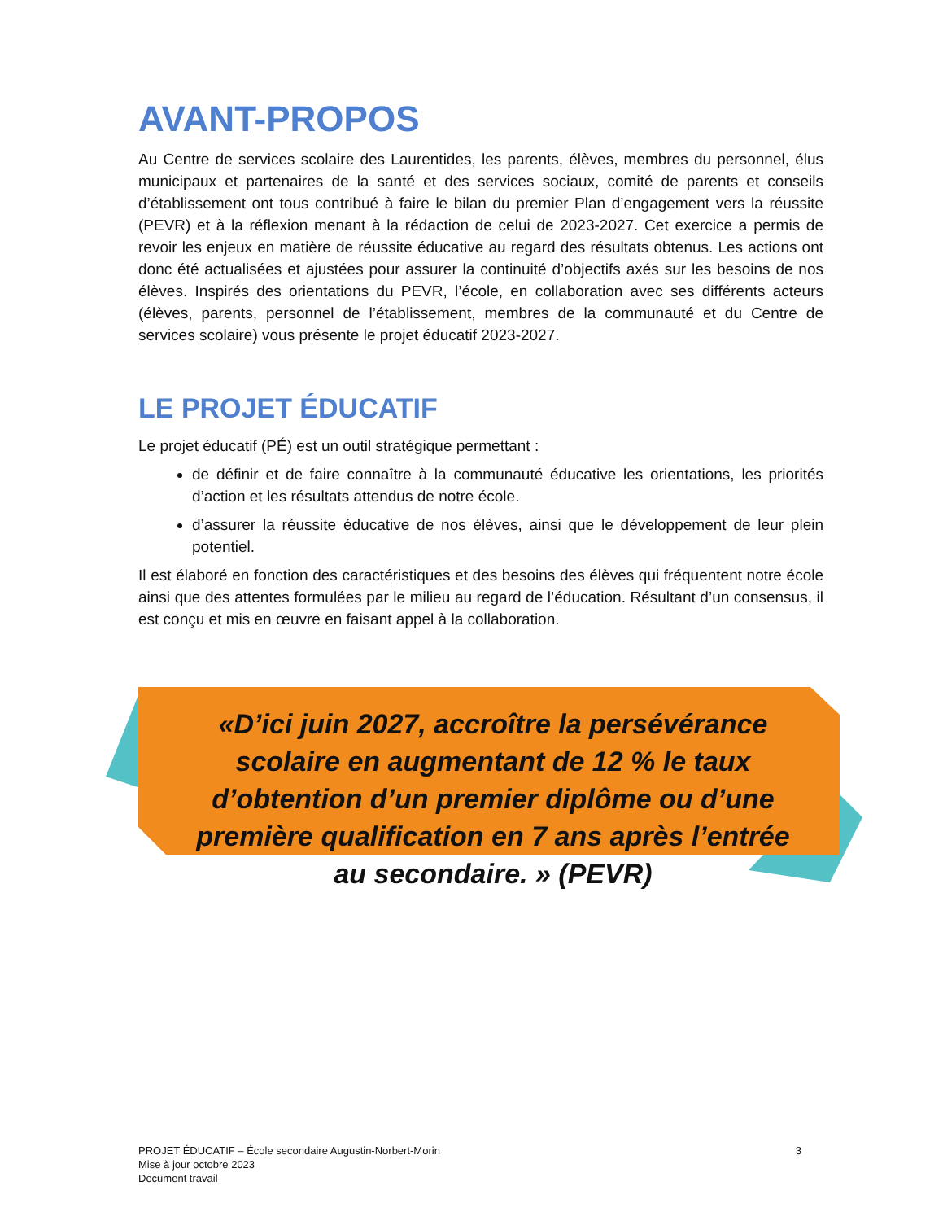AVANT-PROPOS
Au Centre de services scolaire des Laurentides, les parents, élèves, membres du personnel, élus municipaux et partenaires de la santé et des services sociaux, comité de parents et conseils d’établissement ont tous contribué à faire le bilan du premier Plan d’engagement vers la réussite (PEVR) et à la réflexion menant à la rédaction de celui de 2023-2027. Cet exercice a permis de revoir les enjeux en matière de réussite éducative au regard des résultats obtenus. Les actions ont donc été actualisées et ajustées pour assurer la continuité d’objectifs axés sur les besoins de nos élèves. Inspirés des orientations du PEVR, l’école, en collaboration avec ses différents acteurs (élèves, parents, personnel de l’établissement, membres de la communauté et du Centre de services scolaire) vous présente le projet éducatif 2023-2027.
LE PROJET ÉDUCATIF
Le projet éducatif (PÉ) est un outil stratégique permettant :
de définir et de faire connaître à la communauté éducative les orientations, les priorités d’action et les résultats attendus de notre école.
d’assurer la réussite éducative de nos élèves, ainsi que le développement de leur plein potentiel.
Il est élaboré en fonction des caractéristiques et des besoins des élèves qui fréquentent notre école ainsi que des attentes formulées par le milieu au regard de l’éducation. Résultant d’un consensus, il est conçu et mis en œuvre en faisant appel à la collaboration.
«D’ici juin 2027, accroître la persévérance scolaire en augmentant de 12 % le taux d’obtention d’un premier diplôme ou d’une première qualification en 7 ans après l’entrée au secondaire. » (PEVR)
PROJET ÉDUCATIF – École secondaire Augustin-Norbert-Morin
Mise à jour octobre 2023
Document travail
3